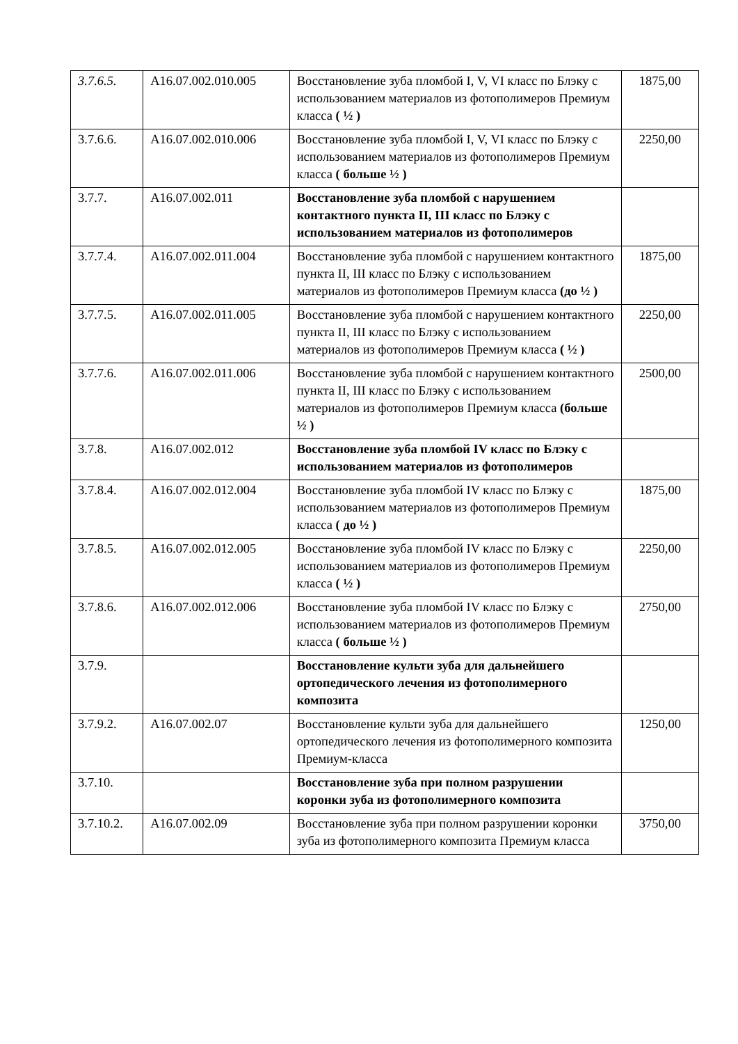| 3.7.6.5. | А16.07.002.010.005 | Восстановление зуба пломбой I, V, VI класс по Блэку с использованием материалов из фотополимеров Премиум класса ( ½ ) | 1875,00 |
| 3.7.6.6. | А16.07.002.010.006 | Восстановление зуба пломбой I, V, VI класс по Блэку с использованием материалов из фотополимеров Премиум класса ( больше ½ ) | 2250,00 |
| 3.7.7. | А16.07.002.011 | Восстановление зуба пломбой с нарушением контактного пункта II, III класс по Блэку с использованием материалов из фотополимеров | |
| 3.7.7.4. | А16.07.002.011.004 | Восстановление зуба пломбой с нарушением контактного пункта II, III класс по Блэку с использованием материалов из фотополимеров Премиум класса (до ½ ) | 1875,00 |
| 3.7.7.5. | А16.07.002.011.005 | Восстановление зуба пломбой с нарушением контактного пункта II, III класс по Блэку с использованием материалов из фотополимеров Премиум класса ( ½ ) | 2250,00 |
| 3.7.7.6. | А16.07.002.011.006 | Восстановление зуба пломбой с нарушением контактного пункта II, III класс по Блэку с использованием материалов из фотополимеров Премиум класса (больше ½ ) | 2500,00 |
| 3.7.8. | А16.07.002.012 | Восстановление зуба пломбой IV класс по Блэку с использованием материалов из фотополимеров | |
| 3.7.8.4. | А16.07.002.012.004 | Восстановление зуба пломбой IV класс по Блэку с использованием материалов из фотополимеров Премиум класса ( до ½ ) | 1875,00 |
| 3.7.8.5. | А16.07.002.012.005 | Восстановление зуба пломбой IV класс по Блэку с использованием материалов из фотополимеров Премиум класса ( ½ ) | 2250,00 |
| 3.7.8.6. | А16.07.002.012.006 | Восстановление зуба пломбой IV класс по Блэку с использованием материалов из фотополимеров Премиум класса ( больше ½ ) | 2750,00 |
| 3.7.9. | | Восстановление культи зуба для дальнейшего ортопедического лечения из фотополимерного композита | |
| 3.7.9.2. | А16.07.002.07 | Восстановление культи зуба для дальнейшего ортопедического лечения из фотополимерного композита Премиум-класса | 1250,00 |
| 3.7.10. | | Восстановление зуба при полном разрушении коронки зуба из фотополимерного композита | |
| 3.7.10.2. | А16.07.002.09 | Восстановление зуба при полном разрушении коронки зуба из фотополимерного композита Премиум класса | 3750,00 |